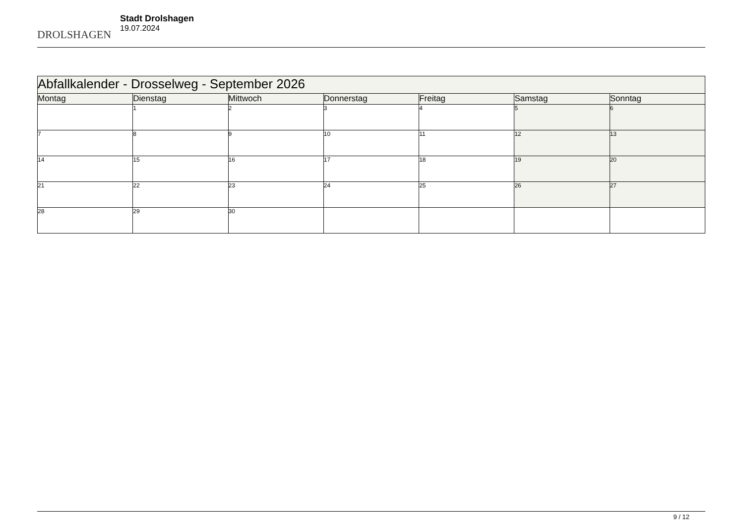DROLSHAGEN
Stadt Drolshagen
19.07.2024
| Abfallkalender - Drosselweg - September 2026 | | | | | | |
| Montag | Dienstag | Mittwoch | Donnerstag | Freitag | Samstag | Sonntag |
| | 1 | 2 | 3 | 4 | 5 | 6 |
| 7 | 8 | 9 | 10 | 11 | 12 | 13 |
| 14 | 15 | 16 | 17 | 18 | 19 | 20 |
| 21 | 22 | 23 | 24 | 25 | 26 | 27 |
| 28 | 29 | 30 | | | | |
9 / 12